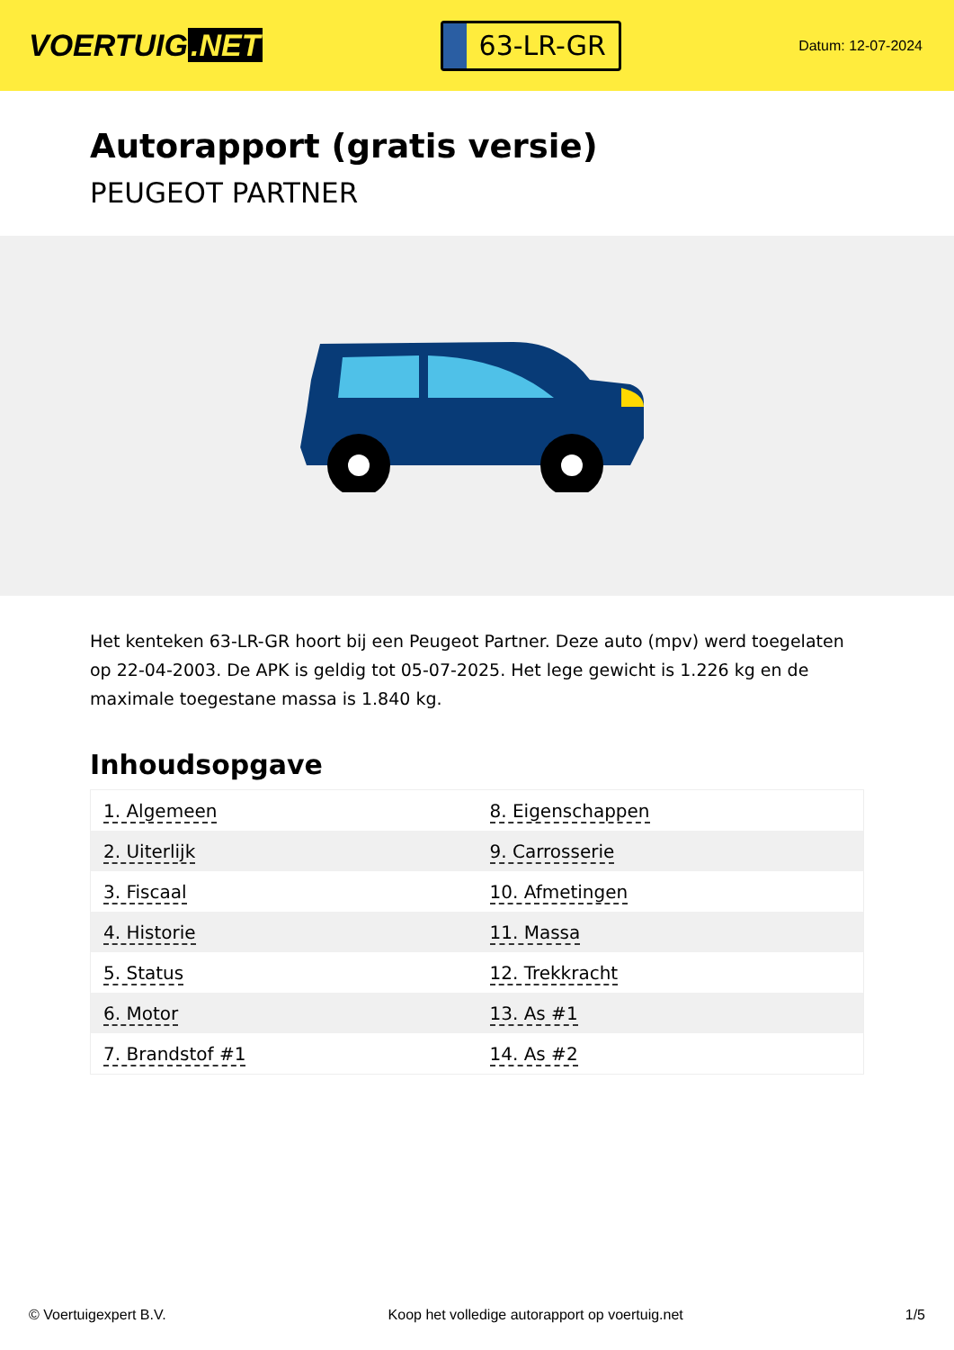VOERTUIG.NET
63-LR-GR
Datum: 12-07-2024
Autorapport (gratis versie)
PEUGEOT PARTNER
Het kenteken 63-LR-GR hoort bij een Peugeot Partner. Deze auto (mpv) werd toegelaten op 22-04-2003. De APK is geldig tot 05-07-2025. Het lege gewicht is 1.226 kg en de maximale toegestane massa is 1.840 kg.
Inhoudsopgave
| 1. Algemeen | 8. Eigenschappen |
| 2. Uiterlijk | 9. Carrosserie |
| 3. Fiscaal | 10. Afmetingen |
| 4. Historie | 11. Massa |
| 5. Status | 12. Trekkracht |
| 6. Motor | 13. As #1 |
| 7. Brandstof #1 | 14. As #2 |
© Voertuigexpert B.V. Koop het volledige autorapport op voertuig.net 1/5